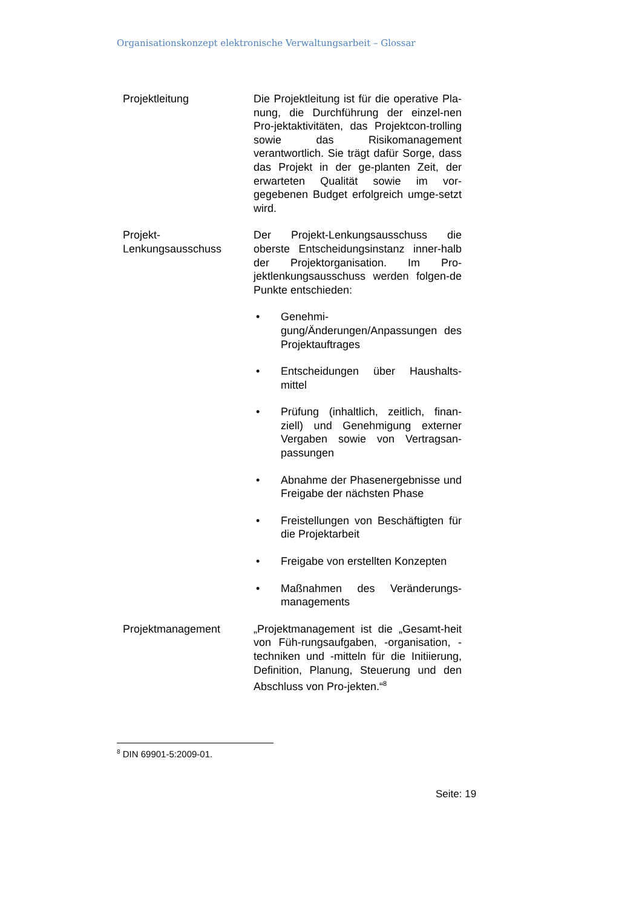Organisationskonzept elektronische Verwaltungsarbeit – Glossar
Projektleitung Die Projektleitung ist für die operative Pla-nung, die Durchführung der einzel-nen Pro-jektaktivitäten, das Projektcon-trolling sowie das Risikomanagement verantwortlich. Sie trägt dafür Sorge, dass das Projekt in der ge-planten Zeit, der erwarteten Qualität sowie im vor-gegebenen Budget erfolgreich umge-setzt wird.
Projekt-
Lenkungsausschuss
Der Projekt-Lenkungsausschuss die oberste Entscheidungsinstanz inner-halb der Projektorganisation. Im Pro-jektlenkungsausschuss werden folgen-de Punkte entschieden:
• Genehmi-
gung/Änderungen/Anpassungen des Projektauftrages
• Entscheidungen über Haushalts-mittel
• Prüfung (inhaltlich, zeitlich, finan-ziell) und Genehmigung externer Vergaben sowie von Vertragsan-passungen
• Abnahme der Phasenergebnisse und Freigabe der nächsten Phase
• Freistellungen von Beschäftigten für die Projektarbeit
• Freigabe von erstellten Konzepten
• Maßnahmen des Veränderungs-managements
Projektmanagement „Projektmanagement ist die „Gesamt-heit von Füh-rungsaufgaben, -organisation, -techniken und -mitteln für die Initiierung, Definition, Planung, Steuerung und den Abschluss von Pro-jekten.“<sup>8</sup>
<sup>8</sup> DIN 69901-5:2009-01.
Seite: 19